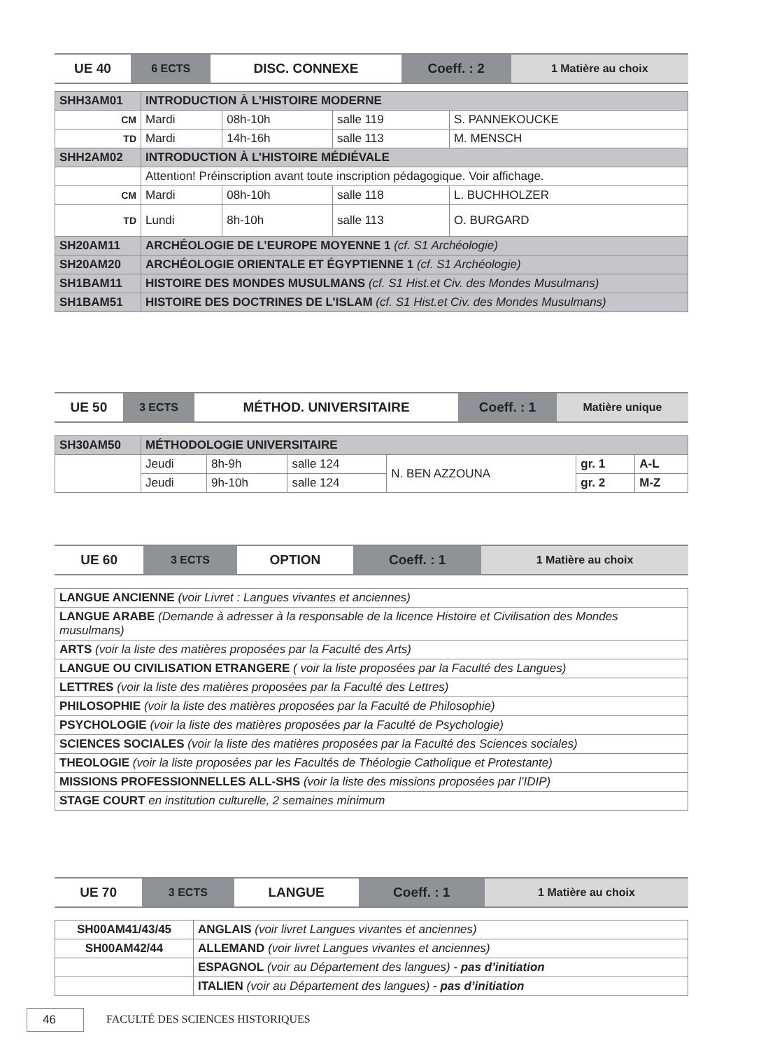| UE 40 | 6 ECTS | DISC. CONNEXE | Coeff. : 2 | 1 Matière au choix |
| SHH3AM01 | INTRODUCTION À L’HISTOIRE MODERNE | | | |
| CM | Mardi | 08h-10h | salle 119 | S. PANNEKOUCKE |
| TD | Mardi | 14h-16h | salle 113 | M. MENSCH |
| SHH2AM02 | INTRODUCTION À L’HISTOIRE MÉDIÉVALE | | | |
| | Attention! Préinscription avant toute inscription pédagogique. Voir affichage. | | | |
| CM | Mardi | 08h-10h | salle 118 | L. BUCHHOLZER |
| TD | Lundi | 8h-10h | salle 113 | O. BURGARD |
| SH20AM11 | ARCHÉOLOGIE DE L’EUROPE MOYENNE 1 (cf. S1 Archéologie) | | | |
| SH20AM20 | ARCHÉOLOGIE ORIENTALE ET ÉGYPTIENNE 1 (cf. S1 Archéologie) | | | |
| SH1BAM11 | HISTOIRE DES MONDES MUSULMANS (cf. S1 Hist.et Civ. des Mondes Musulmans) | | | |
| SH1BAM51 | HISTOIRE DES DOCTRINES DE L’ISLAM (cf. S1 Hist.et Civ. des Mondes Musulmans) | | | |
| UE 50 | 3 ECTS | MÉTHOD. UNIVERSITAIRE | Coeff. : 1 | Matière unique |
| SH30AM50 | MÉTHODOLOGIE UNIVERSITAIRE | | | | | |
| | Jeudi | 8h-9h | salle 124 | N. BEN AZZOUNA | gr. 1 | A-L |
| | Jeudi | 9h-10h | salle 124 | | gr. 2 | M-Z |
| UE 60 | 3 ECTS | OPTION | Coeff. : 1 | 1 Matière au choix |
| LANGUE ANCIENNE (voir Livret : Langues vivantes et anciennes) |
| LANGUE ARABE (Demande à adresser à la responsable de la licence Histoire et Civilisation des Mondes musulmans) |
| ARTS (voir la liste des matières proposées par la Faculté des Arts) |
| LANGUE OU CIVILISATION ETRANGERE ( voir la liste proposées par la Faculté des Langues) |
| LETTRES (voir la liste des matières proposées par la Faculté des Lettres) |
| PHILOSOPHIE (voir la liste des matières proposées par la Faculté de Philosophie) |
| PSYCHOLOGIE (voir la liste des matières proposées par la Faculté de Psychologie) |
| SCIENCES SOCIALES (voir la liste des matières proposées par la Faculté des Sciences sociales) |
| THEOLOGIE (voir la liste proposées par les Facultés de Théologie Catholique et Protestante) |
| MISSIONS PROFESSIONNELLES ALL-SHS (voir la liste des missions proposées par l’IDIP) |
| STAGE COURT en institution culturelle, 2 semaines minimum |
| UE 70 | 3 ECTS | LANGUE | Coeff. : 1 | 1 Matière au choix |
| SH00AM41/43/45 | ANGLAIS (voir livret Langues vivantes et anciennes) |
| SH00AM42/44 | ALLEMAND (voir livret Langues vivantes et anciennes) |
| | ESPAGNOL (voir au Département des langues) - pas d’initiation |
| | ITALIEN (voir au Département des langues) - pas d’initiation |
46
FACULTÉ DES SCIENCES HISTORIQUES